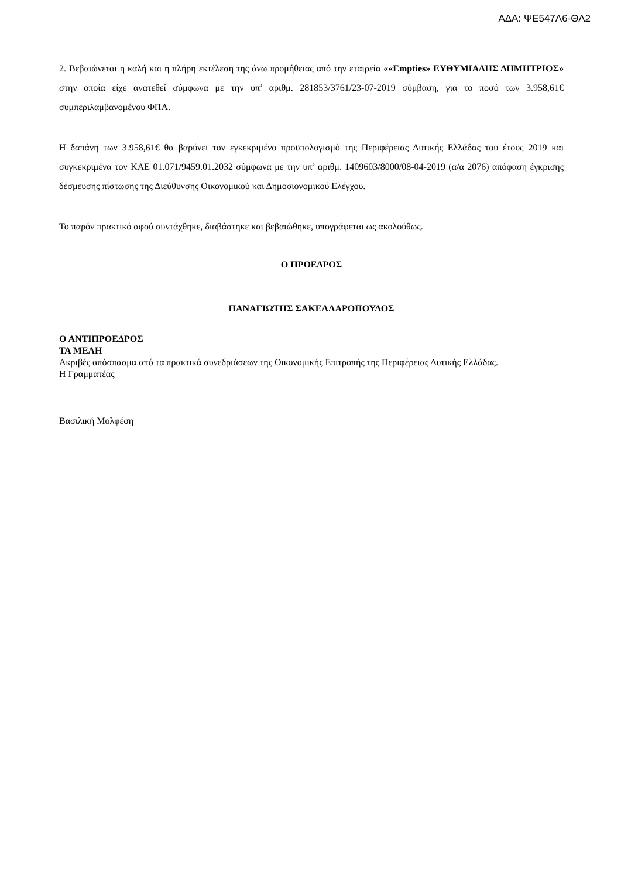ΑΔΑ: ΨΕ547Λ6-ΘΛ2
2. Βεβαιώνεται η καλή και η πλήρη εκτέλεση της άνω προμήθειας από την εταιρεία ««Empties» ΕΥΘΥΜΙΑΔΗΣ ΔΗΜΗΤΡΙΟΣ» στην οποία είχε ανατεθεί σύμφωνα με την υπ’ αριθμ. 281853/3761/23-07-2019 σύμβαση, για το ποσό των 3.958,61€ συμπεριλαμβανομένου ΦΠΑ.
Η δαπάνη των 3.958,61€ θα βαρύνει τον εγκεκριμένο προϋπολογισμό της Περιφέρειας Δυτικής Ελλάδας του έτους 2019 και συγκεκριμένα τον ΚΑΕ 01.071/9459.01.2032 σύμφωνα με την υπ’ αριθμ. 1409603/8000/08-04-2019 (α/α 2076) απόφαση έγκρισης δέσμευσης πίστωσης της Διεύθυνσης Οικονομικού και Δημοσιονομικού Ελέγχου.
Το παρόν πρακτικό αφού συντάχθηκε, διαβάστηκε και βεβαιώθηκε, υπογράφεται ως ακολούθως.
Ο ΠΡΟΕΔΡΟΣ
ΠΑΝΑΓΙΩΤΗΣ ΣΑΚΕΛΛΑΡΟΠΟΥΛΟΣ
Ο ΑΝΤΙΠΡΟΕΔΡΟΣ
ΤΑ ΜΕΛΗ
Ακριβές απόσπασμα από τα πρακτικά συνεδριάσεων της Οικονομικής Επιτροπής της Περιφέρειας Δυτικής Ελλάδας.
Η Γραμματέας
Βασιλική Μολφέση